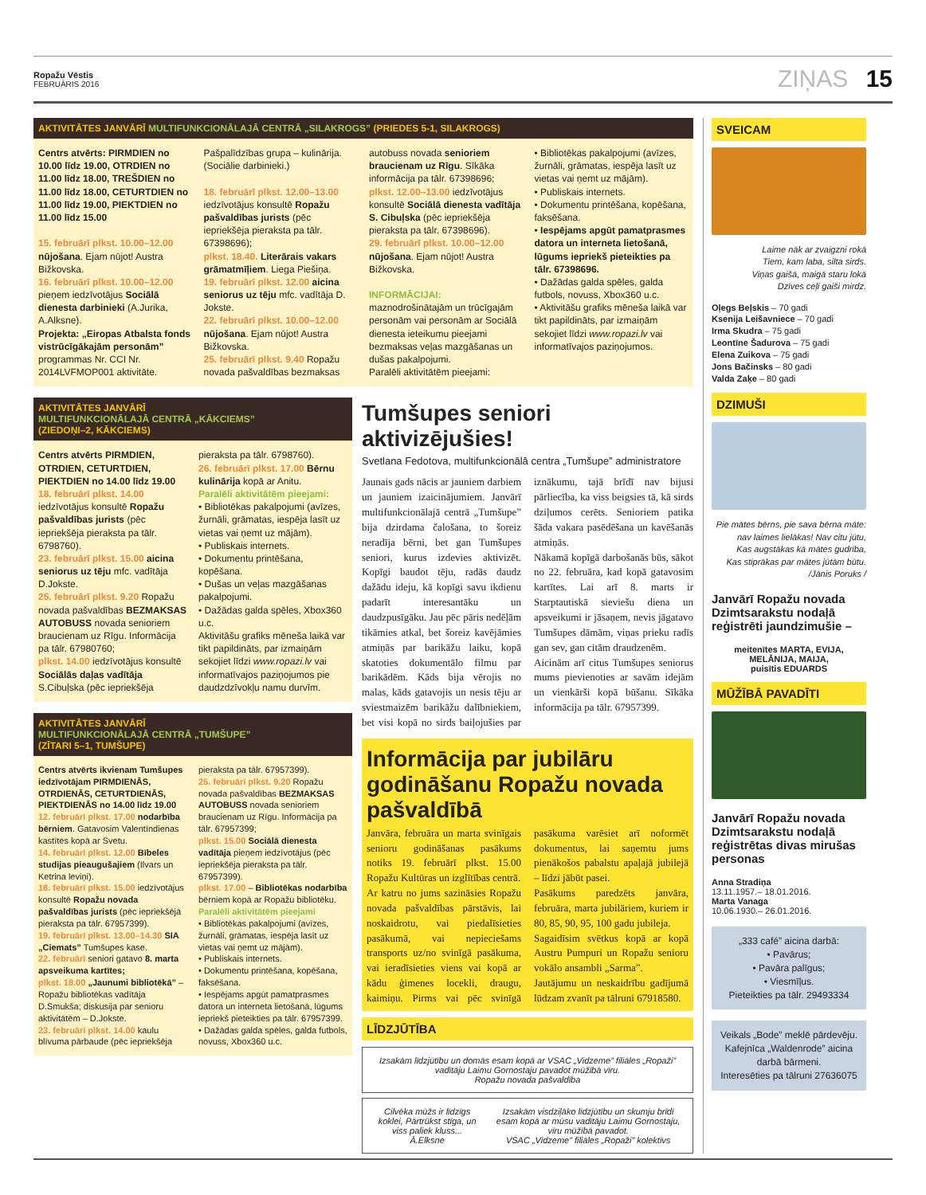Ropažu Vēstis
FEBRUĀRIS 2016
ZIŅAS 15
AKTIVITĀTES JANVĀRĪ MULTIFUNKCIONĀLAJĀ CENTRĀ „SILAKROGS” (PRIEDES 5-1, SILAKROGS)
Centrs atvērts: PIRMDIEN no 10.00 līdz 19.00, OTRDIEN no 11.00 līdz 18.00, TREŠDIEN no 11.00 līdz 18.00, CETURTDIEN no 11.00 līdz 19.00, PIEKTDIEN no 11.00 līdz 15.00
15. februārī plkst. 10.00–12.00 nūjošana. Ejam nūjot! Austra Bižkovska.
16. februārī plkst. 10.00–12.00 pieņem iedzīvotājus Sociālā dienesta darbinieki (A.Jurika, A.Alksne).
Projekta: „Eiropas Atbalsta fonds vistrūcīgākajām personām” programmas Nr. CCI Nr. 2014LVFMOP001 aktivitāte. Pašpalīdzības grupa – kulinārija. (Sociālie darbinieki.)
18. februārī plkst. 12.00–13.00 iedzīvotājus konsultē Ropažu pašvaldības jurists (pēc iepriekšēja pieraksta pa tālr. 67398696);
plkst. 18.40. Literārais vakars grāmatmīļiem. Liega Piešiņa.
19. februārī plkst. 12.00 aicina seniorus uz tēju mfc. vadītāja D. Jokste.
22. februārī plkst. 10.00–12.00 nūjošana. Ejam nūjot! Austra Bižkovska.
25. februārī plkst. 9.40 Ropažu novada pašvaldības bezmaksas autobuss novada senioriem braucienam uz Rīgu. Sīkāka informācija pa tālr. 67398696;
plkst. 12.00–13.00 iedzīvotājus konsultē Sociālā dienesta vadītāja S. Cibuļska (pēc iepriekšēja pieraksta pa tālr. 67398696).
29. februārī plkst. 10.00–12.00 nūjošana. Ejam nūjot! Austra Bižkovska.
INFORMĀCIJAI: maznodrošinātajām un trūcīgajām personām vai personām ar Sociālā dienesta ieteikumu pieejami bezmaksas veļas mazgāšanas un dušas pakalpojumi.
Paralēli aktivitātēm pieejami:
• Bibliotēkas pakalpojumi (avīzes, žurnāli, grāmatas, iespēja lasīt uz vietas vai ņemt uz mājām).
• Publiskais internets.
• Dokumentu printēšana, kopēšana, faksēšana.
• Iespējams apgūt pamatprasmes datora un interneta lietošanā, lūgums iepriekš pieteikties pa tālr. 67398696.
• Dažādas galda spēles, galda futbols, novuss, Xbox360 u.c.
• Aktivitāšu grafiks mēneša laikā var tikt papildināts, par izmaiņām sekojiet līdzi www.ropazi.lv vai informatīvajos paziņojumos.
AKTIVITĀTES JANVĀRĪ
MULTIFUNKCIONĀLAJĀ CENTRĀ „KĀKCIEMS”
(ZIEDOŅI–2, KĀKCIEMS)
Centrs atvērts PIRMDIEN, OTRDIEN, CETURTDIEN, PIEKTDIEN no 14.00 līdz 19.00
18. februārī plkst. 14.00 iedzīvotājus konsultē Ropažu pašvaldības jurists (pēc iepriekšēja pieraksta pa tālr. 6798760).
23. februārī plkst. 15.00 aicina seniorus uz tēju mfc. vadītāja D.Jokste.
25. februārī plkst. 9.20 Ropažu novada pašvaldības BEZMAKSAS AUTOBUSS novada senioriem braucienam uz Rīgu. Informācija pa tālr. 67980760;
plkst. 14.00 iedzīvotājus konsultē Sociālās daļas vadītāja S.Cibuļska (pēc iepriekšēja pieraksta pa tālr. 6798760).
26. februārī plkst. 17.00 Bērnu kulinārija kopā ar Anitu.
Paralēli aktivitātēm pieejami:
• Bibliotēkas pakalpojumi (avīzes, žurnāli, grāmatas, iespēja lasīt uz vietas vai ņemt uz mājām).
• Publiskais internets.
• Dokumentu printēšana, kopēšana.
• Dušas un veļas mazgāšanas pakalpojumi.
• Dažādas galda spēles, Xbox360 u.c.
Aktivitāšu grafiks mēneša laikā var tikt papildināts, par izmaiņām sekojiet līdzi www.ropazi.lv vai informatīvajos paziņojumos pie daudzdzīvokļu namu durvīm.
AKTIVITĀTES JANVĀRĪ
MULTIFUNKCIONĀLAJĀ CENTRĀ „TUMŠUPE”
(ZĪTARI 5–1, TUMŠUPE)
Centrs atvērts ikvienam Tumšupes iedzīvotājam PIRMDIENĀS, OTRDIENĀS, CETURTDIENĀS, PIEKTDIENĀS no 14.00 līdz 19.00
12. februārī plkst. 17.00 nodarbība bērniem. Gatavosim Valentīndienas kastītes kopā ar Svetu.
14. februārī plkst. 12.00 Bībeles studijas pieaugušajiem (Ilvars un Ketrina leviņi).
18. februārī plkst. 15.00 iedzīvotājus konsultē Ropažu novada pašvaldības jurists (pēc iepriekšējā pieraksta pa tālr. 67957399).
19. februārī plkst. 13.00–14.30 SIA „Ciemats” Tumšupes kase.
22. februārī seniori gatavo 8. marta apsveikuma kartītes;
plkst. 18.00 „Jaunumi bibliotēkā” – Ropažu bibliotēkas vadītāja D.Smukša; diskusija par senioru aktivitātēm – D.Jokste.
23. februārī plkst. 14.00 kaulu blīvuma pārbaude (pēc iepriekšēja pieraksta pa tālr. 67957399).
25. februārī plkst. 9.20 Ropažu novada pašvaldības BEZMAKSAS AUTOBUSS novada senioriem braucienam uz Rīgu. Informācija pa tālr. 67957399;
plkst. 15.00 Sociālā dienesta vadītāja pieņem iedzīvotājus (pēc iepriekšēja pieraksta pa tālr. 67957399).
plkst. 17.00 – Bibliotēkas nodarbība bērniem kopā ar Ropažu bibliotēku.
Paralēli aktivitātēm pieejami
• Bibliotēkas pakalpojumi (avīzes, žurnāli, grāmatas, iespēja lasīt uz vietas vai ņemt uz mājām).
• Publiskais internets.
• Dokumentu printēšana, kopēšana, faksēšana.
• Iespējams apgūt pamatprasmes datora un interneta lietošanā, lūgums iepriekš pieteikties pa tālr. 67957399.
• Dažādas galda spēles, galda futbols, novuss, Xbox360 u.c.
Tumšupes seniori aktivizējušies!
Svetlana Fedotova, multifunkcionālā centra „Tumšupe” administratore
Jaunais gads nācis ar jauniem darbiem un jauniem izaicinājumiem. Janvārī multifunkcionālajā centrā „Tumšupe” bija dzirdama čalošana, to šoreiz neradīja bērni, bet gan Tumšupes seniori, kurus izdevies aktivizēt. Kopīgi baudot tēju, radās daudz dažādu ideju, kā kopīgi savu ikdienu padarīt interesantāku un daudzpusīgāku. Jau pēc pāris nedēļām tikāmies atkal, bet šoreiz kavējāmies atmiņās par barikāžu laiku, kopā skatoties dokumentālo filmu par barikādēm. Kāds bija vērojis no malas, kāds gatavojis un nesis tēju ar sviestmaizēm barikāžu dalībniekiem, bet visi kopā no sirds baiļojušies par iznākumu, tajā brīdī nav bijusi pārliecība, ka viss beigsies tā, kā sirds dziļumos cerēts. Senioriem patika šāda vakara pasēdēšana un kavēšanās atmiņās.
Nākamā kopīgā darbošanās būs, sākot no 22. februāra, kad kopā gatavosim kartītes. Lai arī 8. marts ir Starptautiskā sieviešu diena un apsveikumi ir jāsaņem, nevis jāgatavo Tumšupes dāmām, viņas prieku radīs gan sev, gan citām draudzenēm.
Aicinām arī citus Tumšupes seniorus mums pievienoties ar savām idejām un vienkārši kopā būšanu. Sīkāka informācija pa tālr. 67957399.
Informācija par jubilāru godināšanu Ropažu novada pašvaldībā
Janvāra, februāra un marta svinīgais senioru godināšanas pasākums notiks 19. februārī plkst. 15.00 Ropažu Kultūras un izglītības centrā.
Ar katru no jums sazināsies Ropažu novada pašvaldības pārstāvis, lai noskaidrotu, vai piedalīsieties pasākumā, vai nepieciešams transports uz/no svinīgā pasākuma, vai ieradīsieties viens vai kopā ar kādu ģimenes locekli, draugu, kaimiņu. Pirms vai pēc svinīgā pasākuma varēsiet arī noformēt dokumentus, lai saņemtu jums pienākošos pabalstu apaļajā jubilejā – līdzi jābūt pasei.
Pasākums paredzēts janvāra, februāra, marta jubilāriem, kuriem ir 80, 85, 90, 95, 100 gadu jubileja.
Sagaidīsim svētkus kopā ar kopā Austru Pumpuri un Ropažu senioru vokālo ansambli „Sarma”.
Jautājumu un neskaidrību gadījumā lūdzam zvanīt pa tālruni 67918580.
LĪDZJŪTĪBA
Izsakām līdzjūtību un domās esam kopā ar VSAC „Vidzeme” filiāles „Ropaži” vadītāju Laimu Gornostaju pavadot mūžībā vīru.
Ropažu novada pašvaldība
Cilvēka mūžs ir līdzīgs koklei, Pārtrūkst stīga, un viss paliek kluss...
Ā.Elksne
Izsakām visdziļāko līdzjūtību un skumju brīdī esam kopā ar mūsu vadītāju Laimu Gornostaju, vīru mūžībā pavadot.
VSAC „Vidzeme” filiāles „Ropaži” kolektīvs
SVEICAM
Laime nāk ar zvaigzni rokā
Tiem, kam laba, silta sirds.
Viņas gaišā, maigā staru lokā
Dzīves ceļi gaiši mirdz.
Oļegs Beļskis – 70 gadi
Ksenija Leišavniece – 70 gadi
Irma Skudra – 75 gadi
Leontīne Šadurova – 75 gadi
Elena Zuikova – 75 gadi
Jons Bačinsks – 80 gadi
Valda Zaķe – 80 gadi
DZIMUŠI
Pie mātes bērns, pie sava bērna māte:
nav laimes lielākas! Nav citu jūtu,
Kas augstākas kā mātes gudrība,
Kas stiprākas par mātes jūtām būtu.
/Jānis Poruks /
Janvārī Ropažu novada Dzimtsarakstu nodaļā reģistrēti jaundzimušie –
meitenītes MARTA, EVIJA, MELĀNIJA, MAIJA,
puisītis EDUARDS
MŪŽĪBĀ PAVADĪTI
Janvārī Ropažu novada Dzimtsarakstu nodaļā reģistrētas divas mirušas personas
Anna Stradiņa
13.11.1957.– 18.01.2016.
Marta Vanaga
10.06.1930.– 26.01.2016.
„333 café” aicina darbā:
• Pavārus;
• Pavāra palīgus;
• Viesmīļus.
Pieteikties pa tālr. 29493334
Veikals „Bode” meklē pārdevēju.
Kafejnīca „Waldenrode” aicina darbā bārmeni.
Interesēties pa tālruni 27636075